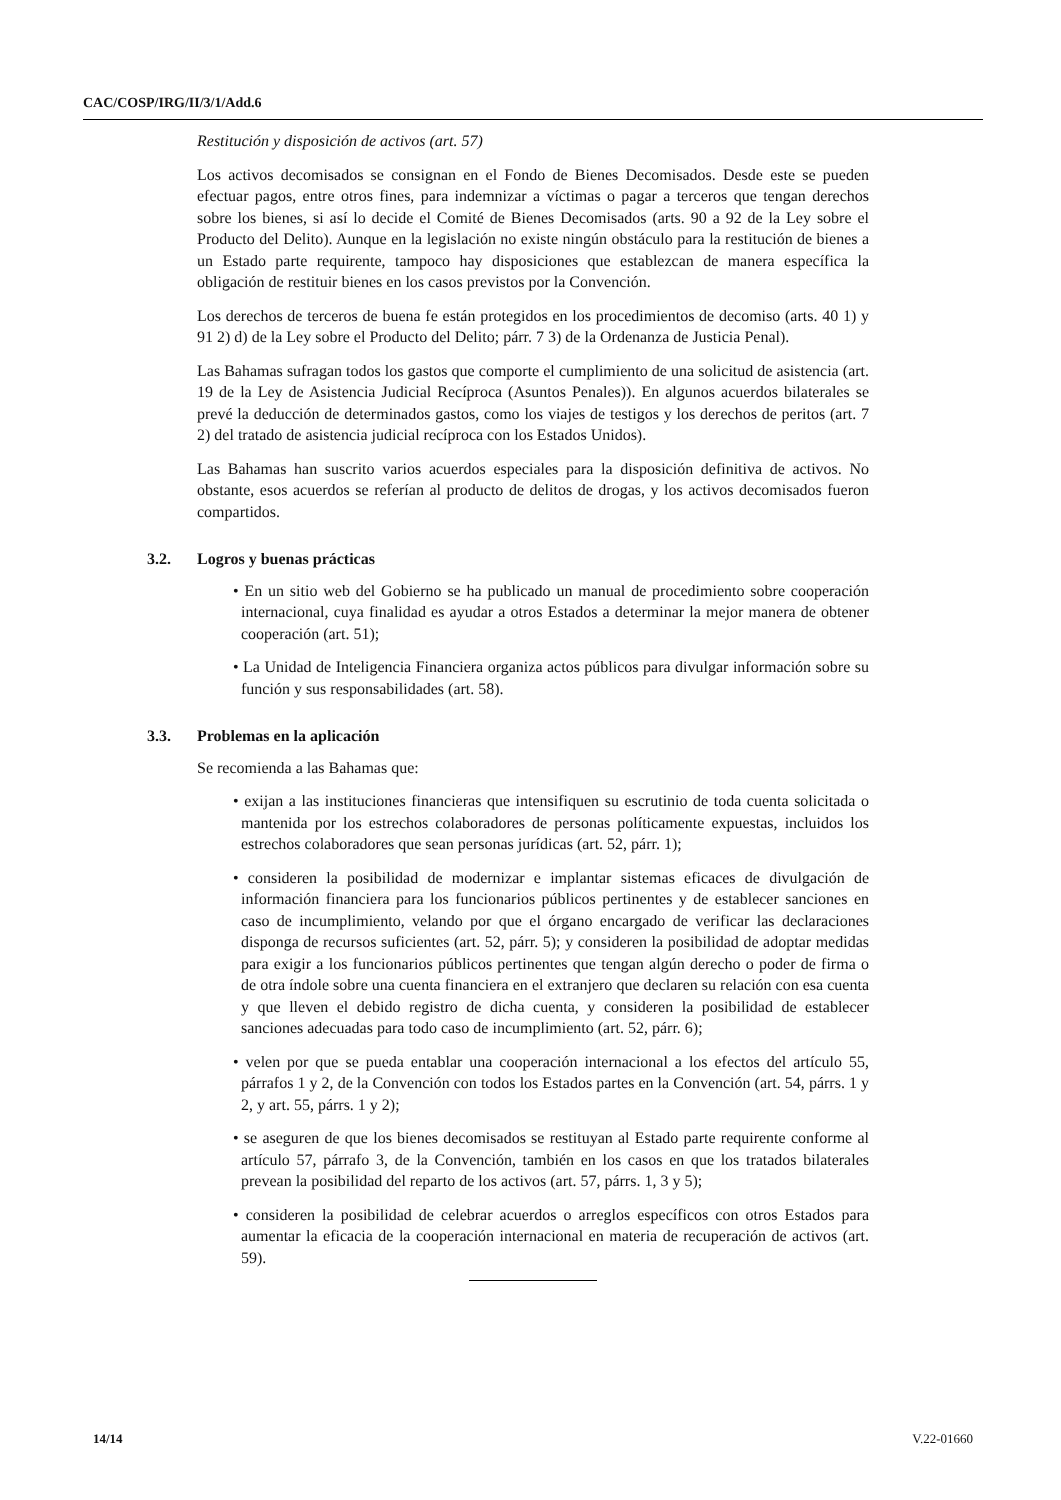CAC/COSP/IRG/II/3/1/Add.6
Restitución y disposición de activos (art. 57)
Los activos decomisados se consignan en el Fondo de Bienes Decomisados. Desde este se pueden efectuar pagos, entre otros fines, para indemnizar a víctimas o pagar a terceros que tengan derechos sobre los bienes, si así lo decide el Comité de Bienes Decomisados (arts. 90 a 92 de la Ley sobre el Producto del Delito). Aunque en la legislación no existe ningún obstáculo para la restitución de bienes a un Estado parte requirente, tampoco hay disposiciones que establezcan de manera específica la obligación de restituir bienes en los casos previstos por la Convención.
Los derechos de terceros de buena fe están protegidos en los procedimientos de decomiso (arts. 40 1) y 91 2) d) de la Ley sobre el Producto del Delito; párr. 7 3) de la Ordenanza de Justicia Penal).
Las Bahamas sufragan todos los gastos que comporte el cumplimiento de una solicitud de asistencia (art. 19 de la Ley de Asistencia Judicial Recíproca (Asuntos Penales)). En algunos acuerdos bilaterales se prevé la deducción de determinados gastos, como los viajes de testigos y los derechos de peritos (art. 7 2) del tratado de asistencia judicial recíproca con los Estados Unidos).
Las Bahamas han suscrito varios acuerdos especiales para la disposición definitiva de activos. No obstante, esos acuerdos se referían al producto de delitos de drogas, y los activos decomisados fueron compartidos.
3.2. Logros y buenas prácticas
• En un sitio web del Gobierno se ha publicado un manual de procedimiento sobre cooperación internacional, cuya finalidad es ayudar a otros Estados a determinar la mejor manera de obtener cooperación (art. 51);
• La Unidad de Inteligencia Financiera organiza actos públicos para divulgar información sobre su función y sus responsabilidades (art. 58).
3.3. Problemas en la aplicación
Se recomienda a las Bahamas que:
• exijan a las instituciones financieras que intensifiquen su escrutinio de toda cuenta solicitada o mantenida por los estrechos colaboradores de personas políticamente expuestas, incluidos los estrechos colaboradores que sean personas jurídicas (art. 52, párr. 1);
• consideren la posibilidad de modernizar e implantar sistemas eficaces de divulgación de información financiera para los funcionarios públicos pertinentes y de establecer sanciones en caso de incumplimiento, velando por que el órgano encargado de verificar las declaraciones disponga de recursos suficientes (art. 52, párr. 5); y consideren la posibilidad de adoptar medidas para exigir a los funcionarios públicos pertinentes que tengan algún derecho o poder de firma o de otra índole sobre una cuenta financiera en el extranjero que declaren su relación con esa cuenta y que lleven el debido registro de dicha cuenta, y consideren la posibilidad de establecer sanciones adecuadas para todo caso de incumplimiento (art. 52, párr. 6);
• velen por que se pueda entablar una cooperación internacional a los efectos del artículo 55, párrafos 1 y 2, de la Convención con todos los Estados partes en la Convención (art. 54, párrs. 1 y 2, y art. 55, párrs. 1 y 2);
• se aseguren de que los bienes decomisados se restituyan al Estado parte requirente conforme al artículo 57, párrafo 3, de la Convención, también en los casos en que los tratados bilaterales prevean la posibilidad del reparto de los activos (art. 57, párrs. 1, 3 y 5);
• consideren la posibilidad de celebrar acuerdos o arreglos específicos con otros Estados para aumentar la eficacia de la cooperación internacional en materia de recuperación de activos (art. 59).
14/14 V.22-01660